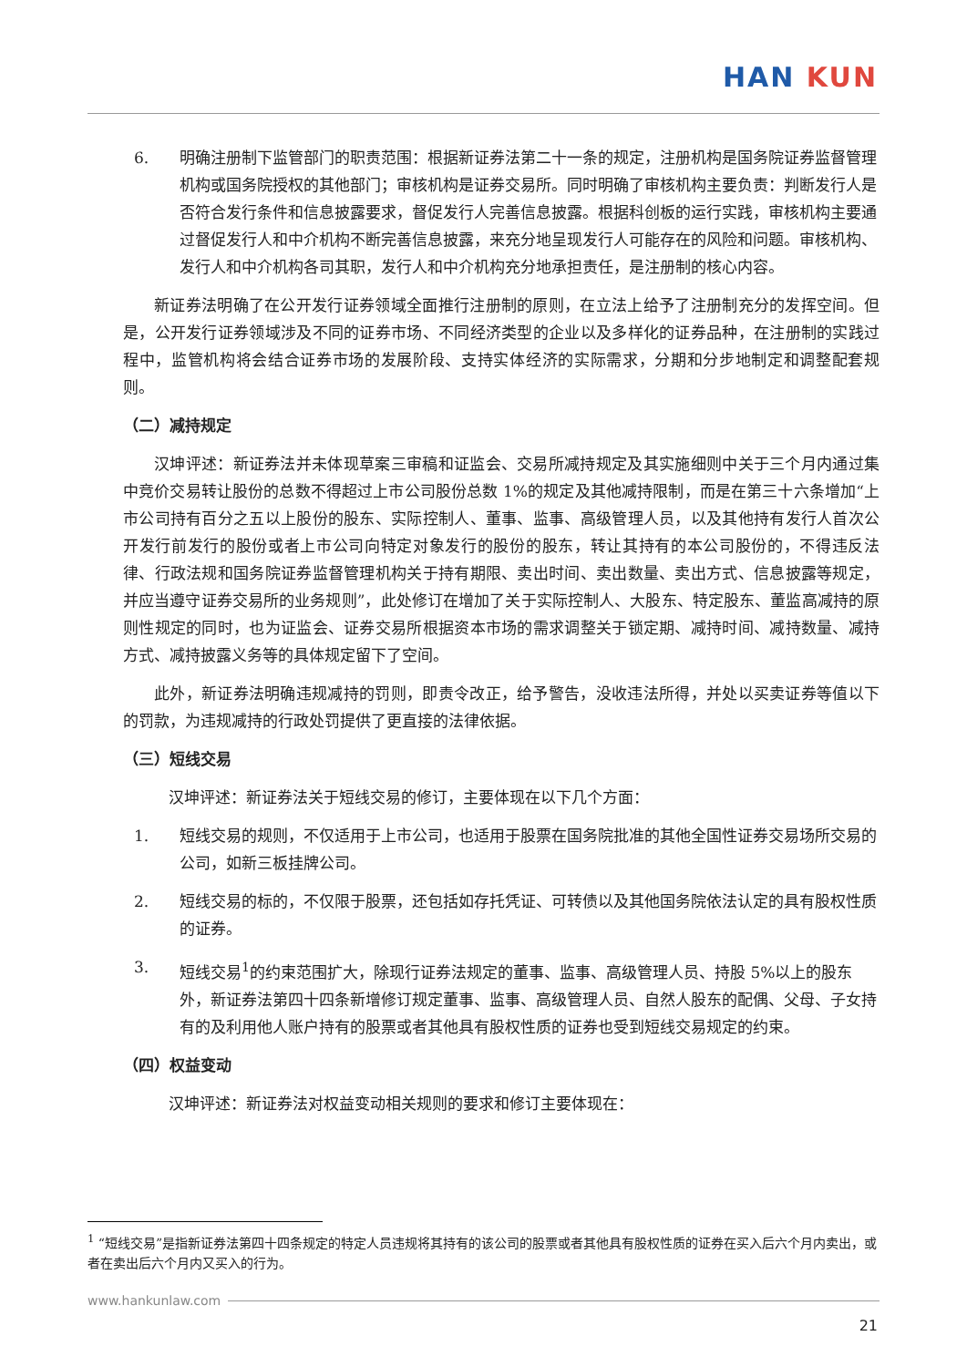HAN KUN
6. 明确注册制下监管部门的职责范围：根据新证券法第二十一条的规定，注册机构是国务院证券监督管理机构或国务院授权的其他部门；审核机构是证券交易所。同时明确了审核机构主要负责：判断发行人是否符合发行条件和信息披露要求，督促发行人完善信息披露。根据科创板的运行实践，审核机构主要通过督促发行人和中介机构不断完善信息披露，来充分地呈现发行人可能存在的风险和问题。审核机构、发行人和中介机构各司其职，发行人和中介机构充分地承担责任，是注册制的核心内容。
新证券法明确了在公开发行证券领域全面推行注册制的原则，在立法上给予了注册制充分的发挥空间。但是，公开发行证券领域涉及不同的证券市场、不同经济类型的企业以及多样化的证券品种，在注册制的实践过程中，监管机构将会结合证券市场的发展阶段、支持实体经济的实际需求，分期和分步地制定和调整配套规则。
（二）减持规定
汉坤评述：新证券法并未体现草案三审稿和证监会、交易所减持规定及其实施细则中关于三个月内通过集中竞价交易转让股份的总数不得超过上市公司股份总数 1%的规定及其他减持限制，而是在第三十六条增加“上市公司持有百分之五以上股份的股东、实际控制人、董事、监事、高级管理人员，以及其他持有发行人首次公开发行前发行的股份或者上市公司向特定对象发行的股份的股东，转让其持有的本公司股份的，不得违反法律、行政法规和国务院证券监督管理机构关于持有期限、卖出时间、卖出数量、卖出方式、信息披露等规定，并应当遵守证券交易所的业务规则”，此处修订在增加了关于实际控制人、大股东、特定股东、董监高减持的原则性规定的同时，也为证监会、证券交易所根据资本市场的需求调整关于锁定期、减持时间、减持数量、减持方式、减持披露义务等的具体规定留下了空间。
此外，新证券法明确违规减持的罚则，即责令改正，给予警告，没收违法所得，并处以买卖证券等值以下的罚款，为违规减持的行政处罚提供了更直接的法律依据。
（三）短线交易
汉坤评述：新证券法关于短线交易的修订，主要体现在以下几个方面：
1. 短线交易的规则，不仅适用于上市公司，也适用于股票在国务院批准的其他全国性证券交易场所交易的公司，如新三板挂牌公司。
2. 短线交易的标的，不仅限于股票，还包括如存托凭证、可转债以及其他国务院依法认定的具有股权性质的证券。
3. 短线交易<sup>1</sup>的约束范围扩大，除现行证券法规定的董事、监事、高级管理人员、持股 5%以上的股东外，新证券法第四十四条新增修订规定董事、监事、高级管理人员、自然人股东的配偶、父母、子女持有的及利用他人账户持有的股票或者其他具有股权性质的证券也受到短线交易规定的约束。
（四）权益变动
汉坤评述：新证券法对权益变动相关规则的要求和修订主要体现在：
<sup>1</sup> “短线交易”是指新证券法第四十四条规定的特定人员违规将其持有的该公司的股票或者其他具有股权性质的证券在买入后六个月内卖出，或者在卖出后六个月内又买入的行为。
www.hankunlaw.com
21